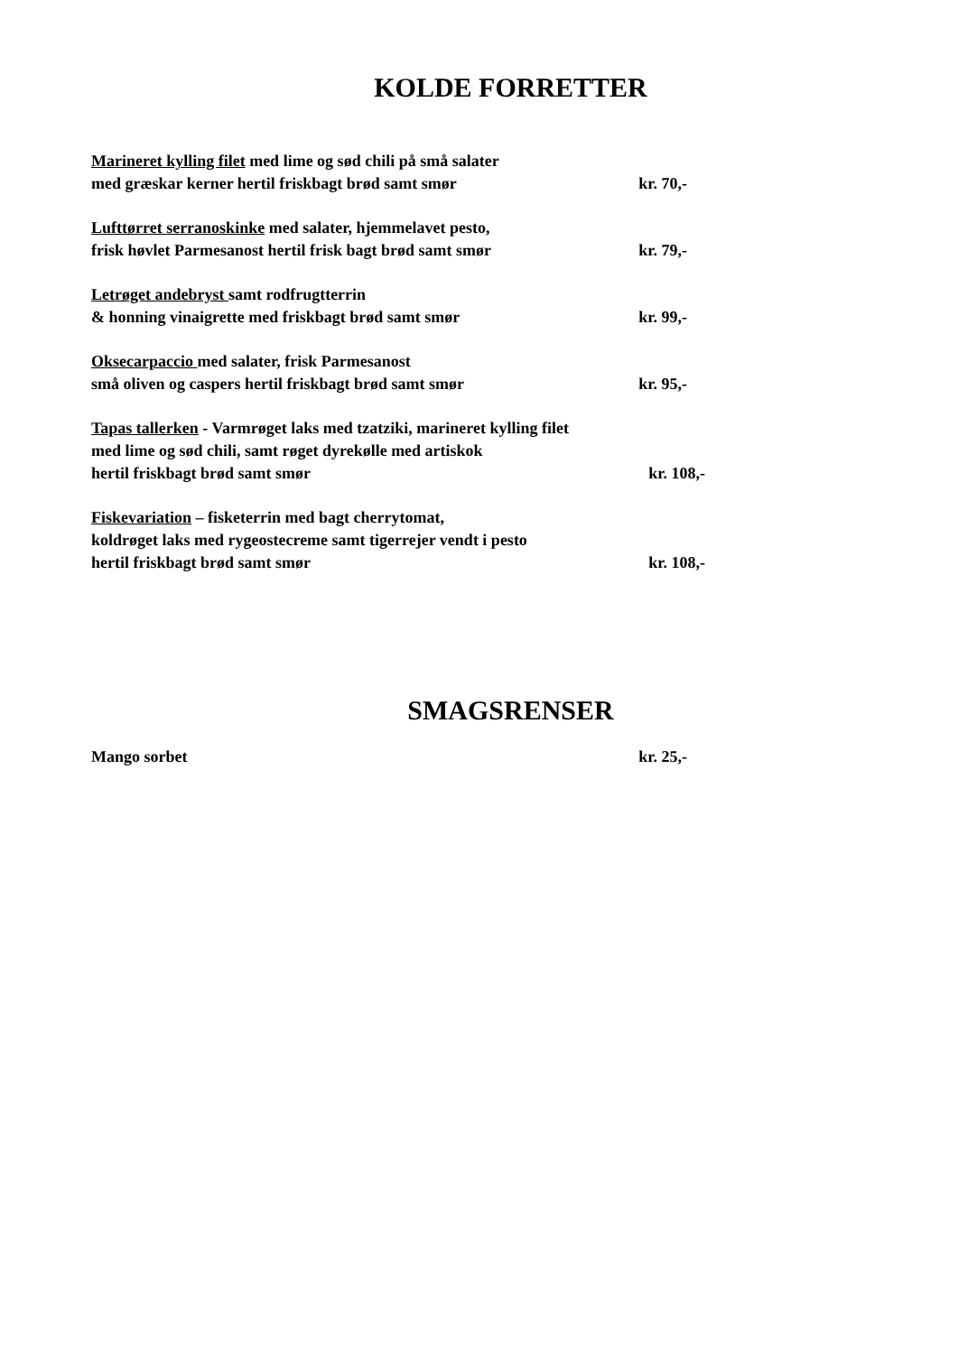KOLDE FORRETTER
Marineret kylling filet med lime og sød chili på små salater
med græskar kerner hertil friskbagt brød samt smør kr. 70,-
Lufttørret serranoskinke med salater, hjemmelavet pesto,
frisk høvlet Parmesanost hertil frisk bagt brød samt smør kr. 79,-
Letrøget andebryst samt rodfrugtterrin
& honning vinaigrette med friskbagt brød samt smør kr. 99,-
Oksecarpaccio med salater, frisk Parmesanost
små oliven og caspers hertil friskbagt brød samt smør kr. 95,-
Tapas tallerken - Varmrøget laks med tzatziki, marineret kylling filet
med lime og sød chili, samt røget dyrekølle med artiskok
hertil friskbagt brød samt smør kr. 108,-
Fiskevariation – fisketerrin med bagt cherrytomat,
koldrøget laks med rygeostecreme samt tigerrejer vendt i pesto
hertil friskbagt brød samt smør kr. 108,-
SMAGSRENSER
Mango sorbet kr. 25,-